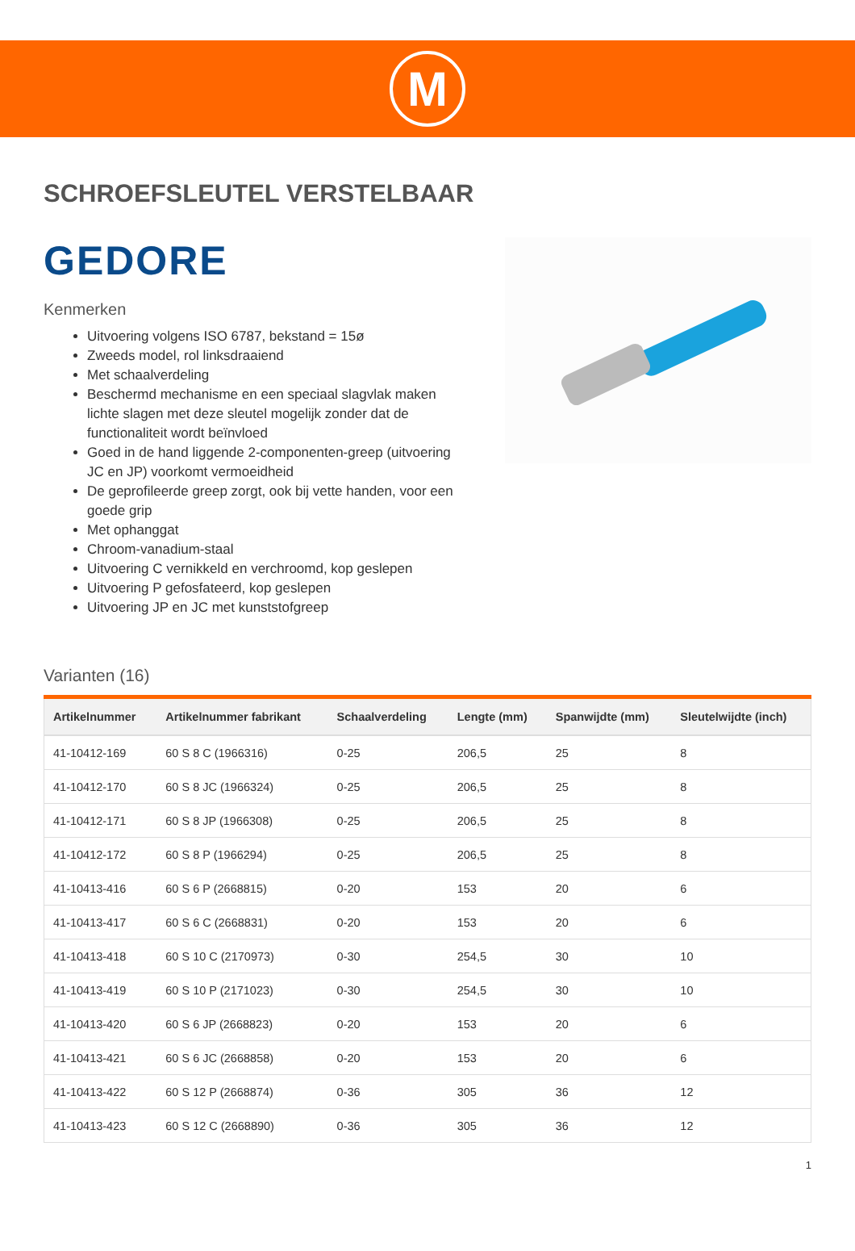M
SCHROEFSLEUTEL VERSTELBAAR
GEDORE
Kenmerken
Uitvoering volgens ISO 6787, bekstand = 15ø
Zweeds model, rol linksdraaiend
Met schaalverdeling
Beschermd mechanisme en een speciaal slagvlak maken lichte slagen met deze sleutel mogelijk zonder dat de functionaliteit wordt beïnvloed
Goed in de hand liggende 2-componenten-greep (uitvoering JC en JP) voorkomt vermoeidheid
De geprofileerde greep zorgt, ook bij vette handen, voor een goede grip
Met ophanggat
Chroom-vanadium-staal
Uitvoering C vernikkeld en verchroomd, kop geslepen
Uitvoering P gefosfateerd, kop geslepen
Uitvoering JP en JC met kunststofgreep
Varianten (16)
| Artikelnummer | Artikelnummer fabrikant | Schaalverdeling | Lengte (mm) | Spanwijdte (mm) | Sleutelwijdte (inch) |
| --- | --- | --- | --- | --- | --- |
| 41-10412-169 | 60 S 8 C (1966316) | 0-25 | 206,5 | 25 | 8 |
| 41-10412-170 | 60 S 8 JC (1966324) | 0-25 | 206,5 | 25 | 8 |
| 41-10412-171 | 60 S 8 JP (1966308) | 0-25 | 206,5 | 25 | 8 |
| 41-10412-172 | 60 S 8 P (1966294) | 0-25 | 206,5 | 25 | 8 |
| 41-10413-416 | 60 S 6 P (2668815) | 0-20 | 153 | 20 | 6 |
| 41-10413-417 | 60 S 6 C (2668831) | 0-20 | 153 | 20 | 6 |
| 41-10413-418 | 60 S 10 C (2170973) | 0-30 | 254,5 | 30 | 10 |
| 41-10413-419 | 60 S 10 P (2171023) | 0-30 | 254,5 | 30 | 10 |
| 41-10413-420 | 60 S 6 JP (2668823) | 0-20 | 153 | 20 | 6 |
| 41-10413-421 | 60 S 6 JC (2668858) | 0-20 | 153 | 20 | 6 |
| 41-10413-422 | 60 S 12 P (2668874) | 0-36 | 305 | 36 | 12 |
| 41-10413-423 | 60 S 12 C (2668890) | 0-36 | 305 | 36 | 12 |
1